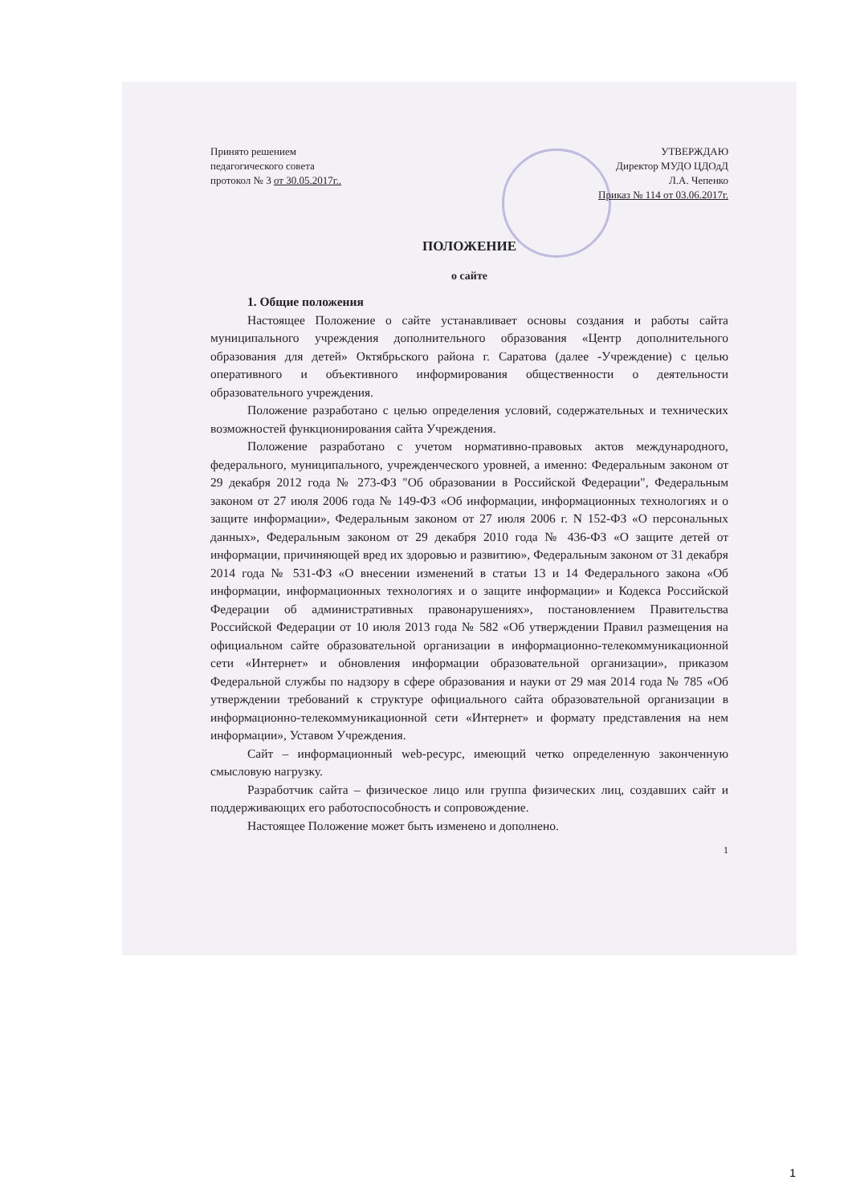Принято решением
педагогического совета
протокол № 3 от 30.05.2017г..
УТВЕРЖДАЮ
Директор МУДО ЦДОдД
Л.А. Чепенко
Приказ № 114 от 03.06.2017г.
ПОЛОЖЕНИЕ
о сайте
1. Общие положения
Настоящее Положение о сайте устанавливает основы создания и работы сайта муниципального учреждения дополнительного образования «Центр дополнительного образования для детей» Октябрьского района г. Саратова (далее -Учреждение) с целью оперативного и объективного информирования общественности о деятельности образовательного учреждения.
Положение разработано с целью определения условий, содержательных и технических возможностей функционирования сайта Учреждения.
Положение разработано с учетом нормативно-правовых актов международного, федерального, муниципального, учрежденческого уровней, а именно: Федеральным законом от 29 декабря 2012 года № 273-ФЗ "Об образовании в Российской Федерации", Федеральным законом от 27 июля 2006 года № 149-ФЗ «Об информации, информационных технологиях и о защите информации», Федеральным законом от 27 июля 2006 г. N 152-ФЗ «О персональных данных», Федеральным законом от 29 декабря 2010 года № 436-ФЗ «О защите детей от информации, причиняющей вред их здоровью и развитию», Федеральным законом от 31 декабря 2014 года № 531-ФЗ «О внесении изменений в статьи 13 и 14 Федерального закона «Об информации, информационных технологиях и о защите информации» и Кодекса Российской Федерации об административных правонарушениях», постановлением Правительства Российской Федерации от 10 июля 2013 года № 582 «Об утверждении Правил размещения на официальном сайте образовательной организации в информационно-телекоммуникационной сети «Интернет» и обновления информации образовательной организации», приказом Федеральной службы по надзору в сфере образования и науки от 29 мая 2014 года № 785 «Об утверждении требований к структуре официального сайта образовательной организации в информационно-телекоммуникационной сети «Интернет» и формату представления на нем информации», Уставом Учреждения.
Сайт – информационный web-ресурс, имеющий четко определенную законченную смысловую нагрузку.
Разработчик сайта – физическое лицо или группа физических лиц, создавших сайт и поддерживающих его работоспособность и сопровождение.
Настоящее Положение может быть изменено и дополнено.
1
1